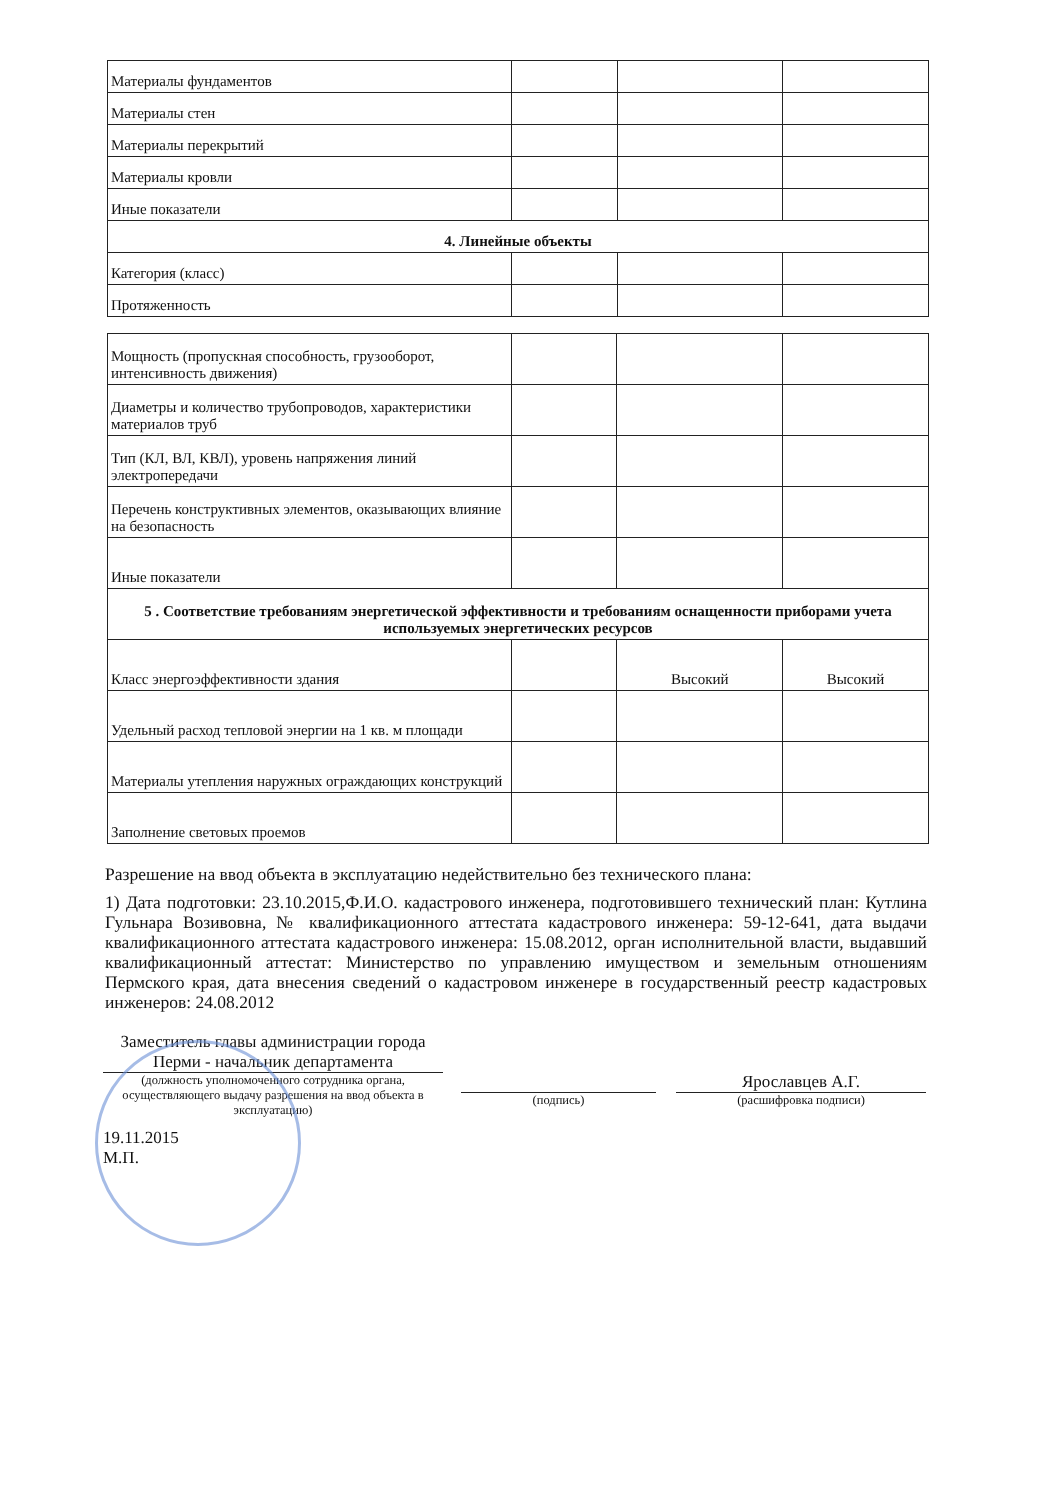| Материалы фундаментов | | | |
| Материалы стен | | | |
| Материалы перекрытий | | | |
| Материалы кровли | | | |
| Иные показатели | | | |
| 4. Линейные объекты | | | |
| Категория (класс) | | | |
| Протяженность | | | |
| Мощность (пропускная способность, грузооборот, интенсивность движения) | | | |
| Диаметры и количество трубопроводов, характеристики материалов труб | | | |
| Тип (КЛ, ВЛ, КВЛ), уровень напряжения линий электропередачи | | | |
| Перечень конструктивных элементов, оказывающих влияние на безопасность | | | |
| Иные показатели | | | |
| 5 . Соответствие требованиям энергетической эффективности и требованиям оснащенности приборами учета используемых энергетических ресурсов | | | |
| Класс энергоэффективности здания | | Высокий | Высокий |
| Удельный расход тепловой энергии на 1 кв. м площади | | | |
| Материалы утепления наружных ограждающих конструкций | | | |
| Заполнение световых проемов | | | |
Разрешение на ввод объекта в эксплуатацию недействительно без технического плана:
1) Дата подготовки: 23.10.2015,Ф.И.О. кадастрового инженера, подготовившего технический план: Кутлина Гульнара Возивовна, № квалификационного аттестата кадастрового инженера: 59-12-641, дата выдачи квалификационного аттестата кадастрового инженера: 15.08.2012, орган исполнительной власти, выдавший квалификационный аттестат: Министерство по управлению имуществом и земельным отношениям Пермского края, дата внесения сведений о кадастровом инженере в государственный реестр кадастровых инженеров: 24.08.2012
Заместитель главы администрации города Перми - начальник департамента
(должность уполномоченного сотрудника органа, осуществляющего выдачу разрешения на ввод объекта в эксплуатацию)
(подпись)
Ярославцев А.Г.
(расшифровка подписи)
19.11.2015
М.П.